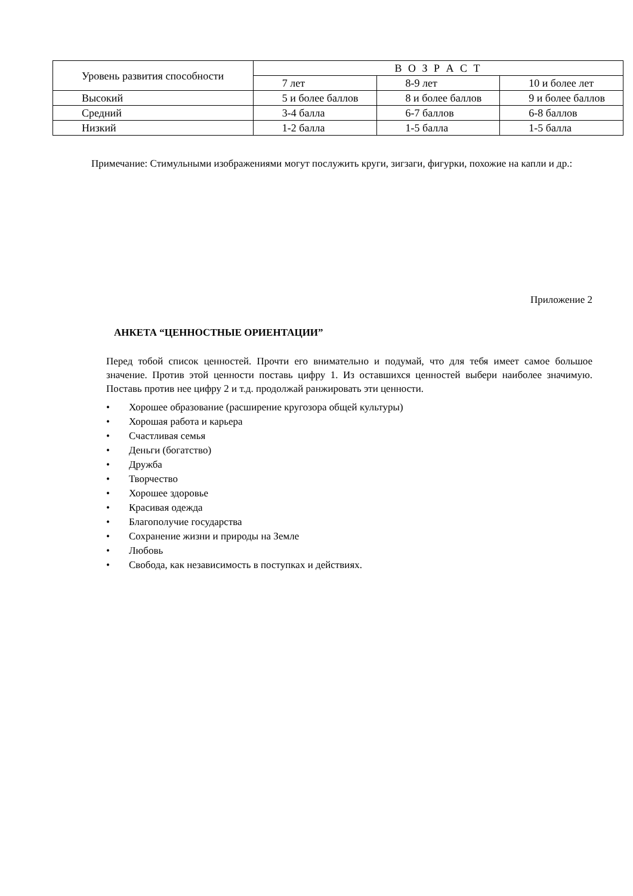| Уровень развития способности | В О З Р А С Т | | |
| --- | --- | --- | --- |
| | 7 лет | 8-9 лет | 10 и более лет |
| Высокий | 5 и более баллов | 8 и более баллов | 9 и более баллов |
| Средний | 3-4 балла | 6-7 баллов | 6-8 баллов |
| Низкий | 1-2 балла | 1-5 балла | 1-5 балла |
Примечание: Стимульными изображениями могут послужить круги, зигзаги, фигурки, похожие на капли и др.:
Приложение 2
АНКЕТА “ЦЕННОСТНЫЕ ОРИЕНТАЦИИ”
Перед тобой список ценностей. Прочти его внимательно и подумай, что для тебя имеет самое большое значение. Против этой ценности поставь цифру 1. Из оставшихся ценностей выбери наиболее значимую. Поставь против нее цифру 2 и т.д. продолжай ранжировать эти ценности.
• Хорошее образование (расширение кругозора общей культуры)
• Хорошая работа и карьера
• Счастливая семья
• Деньги (богатство)
• Дружба
• Творчество
• Хорошее здоровье
• Красивая одежда
• Благополучие государства
• Сохранение жизни и природы на Земле
• Любовь
• Свобода, как независимость в поступках и действиях.